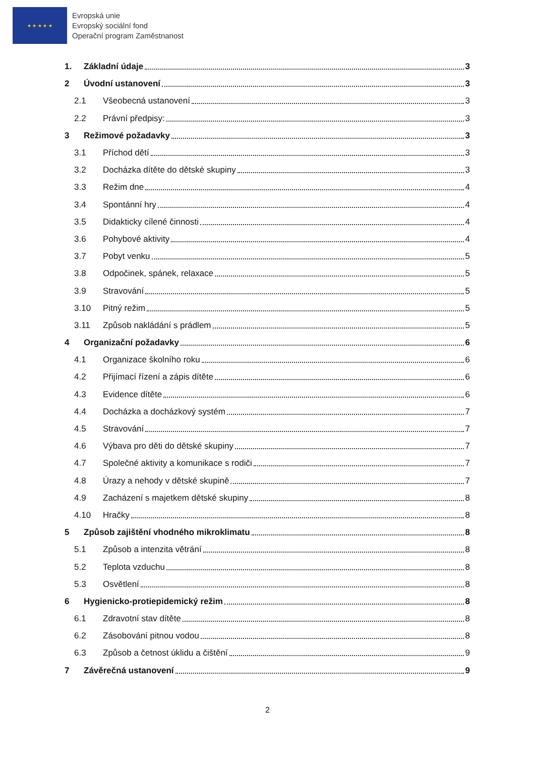★ ★ ★ ★ ★
Evropská unie
Evropský sociální fond
Operační program Zaměstnanost
1. Základní údaje 3
2 Úvodní ustanovení 3
2.1 Všeobecná ustanovení 3
2.2 Právní předpisy: 3
3 Režimové požadavky 3
3.1 Příchod dětí 3
3.2 Docházka dítěte do dětské skupiny 3
3.3 Režim dne 4
3.4 Spontánní hry 4
3.5 Didakticky cílené činnosti 4
3.6 Pohybové aktivity 4
3.7 Pobyt venku 5
3.8 Odpočinek, spánek, relaxace 5
3.9 Stravování 5
3.10 Pitný režim 5
3.11 Způsob nakládání s prádlem 5
4 Organizační požadavky 6
4.1 Organizace školního roku 6
4.2 Přijímací řízení a zápis dítěte 6
4.3 Evidence dítěte 6
4.4 Docházka a docházkový systém 7
4.5 Stravování 7
4.6 Výbava pro děti do dětské skupiny 7
4.7 Společné aktivity a komunikace s rodiči 7
4.8 Úrazy a nehody v dětské skupině 7
4.9 Zacházení s majetkem dětské skupiny 8
4.10 Hračky 8
5 Způsob zajištění vhodného mikroklimatu 8
5.1 Způsob a intenzita větrání 8
5.2 Teplota vzduchu 8
5.3 Osvětlení 8
6 Hygienicko-protiepidemický režim 8
6.1 Zdravotní stav dítěte 8
6.2 Zásobování pitnou vodou 8
6.3 Způsob a četnost úklidu a čištění 9
7 Závěrečná ustanovení 9
2